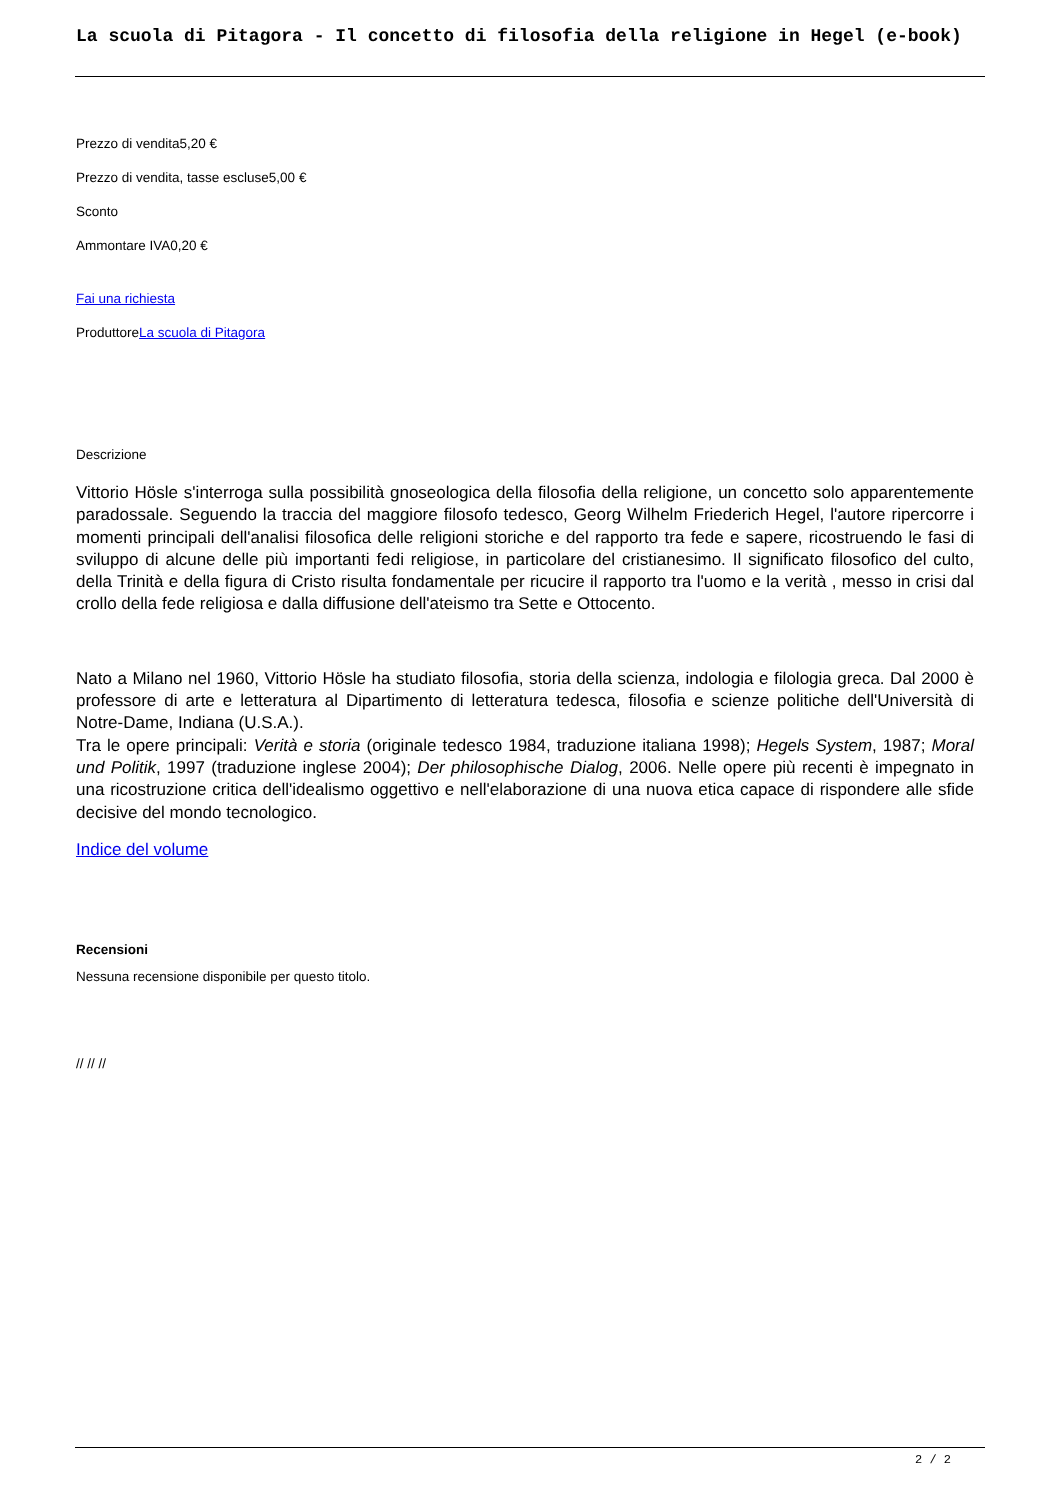La scuola di Pitagora - Il concetto di filosofia della religione in Hegel (e-book)
Prezzo di vendita5,20 €
Prezzo di vendita, tasse escluse5,00 €
Sconto
Ammontare IVA0,20 €
Fai una richiesta
ProduttoreLa scuola di Pitagora
Descrizione
Vittorio Hösle s'interroga sulla possibilità gnoseologica della filosofia della religione, un concetto solo apparentemente paradossale. Seguendo la traccia del maggiore filosofo tedesco, Georg Wilhelm Friederich Hegel, l'autore ripercorre i momenti principali dell'analisi filosofica delle religioni storiche e del rapporto tra fede e sapere, ricostruendo le fasi di sviluppo di alcune delle più importanti fedi religiose, in particolare del cristianesimo. Il significato filosofico del culto, della Trinità e della figura di Cristo risulta fondamentale per ricucire il rapporto tra l'uomo e la verità , messo in crisi dal crollo della fede religiosa e dalla diffusione dell'ateismo tra Sette e Ottocento.
Nato a Milano nel 1960, Vittorio Hösle ha studiato filosofia, storia della scienza, indologia e filologia greca. Dal 2000 è professore di arte e letteratura al Dipartimento di letteratura tedesca, filosofia e scienze politiche dell'Università di Notre-Dame, Indiana (U.S.A.).
Tra le opere principali: Verità e storia (originale tedesco 1984, traduzione italiana 1998); Hegels System, 1987; Moral und Politik, 1997 (traduzione inglese 2004); Der philosophische Dialog, 2006. Nelle opere più recenti è impegnato in una ricostruzione critica dell'idealismo oggettivo e nell'elaborazione di una nuova etica capace di rispondere alle sfide decisive del mondo tecnologico.
Indice del volume
Recensioni
Nessuna recensione disponibile per questo titolo.
// // //
2 / 2